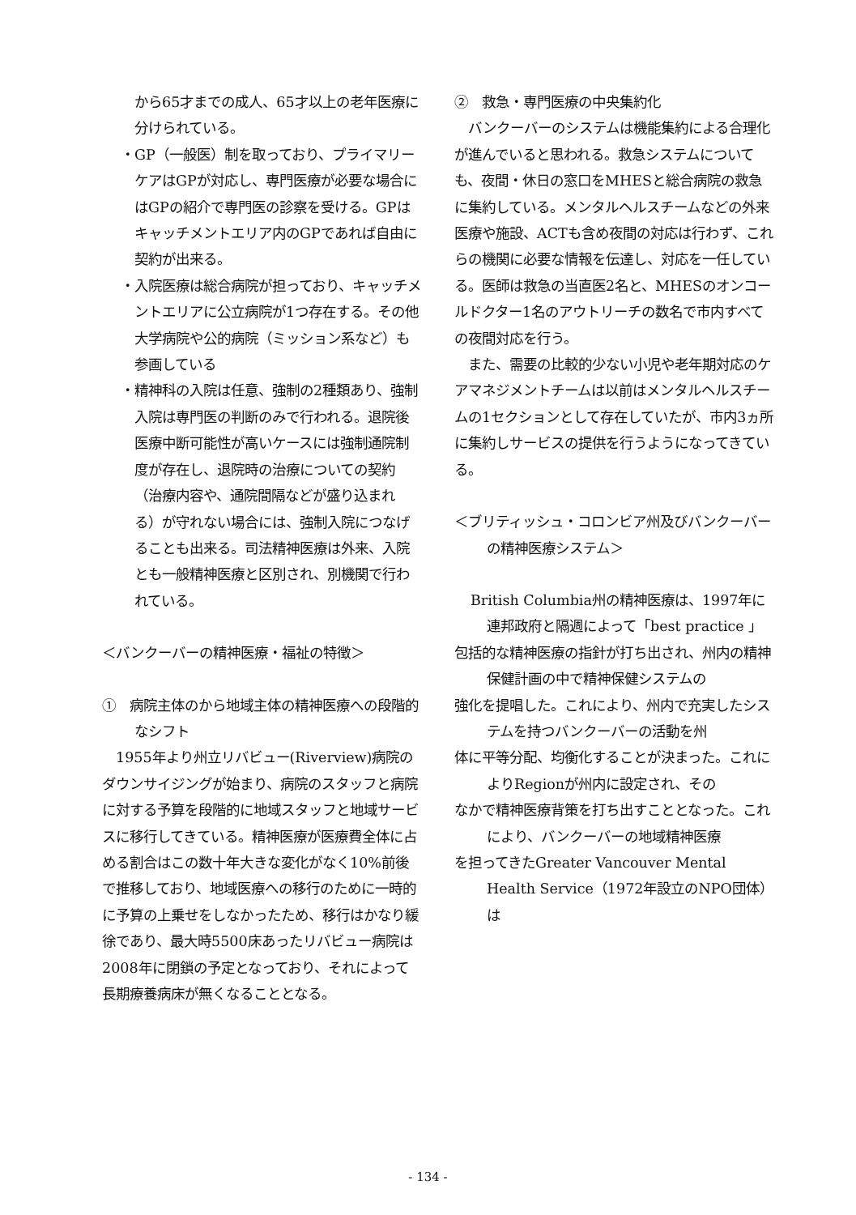から65才までの成人、65才以上の老年医療に分けられている。
・GP（一般医）制を取っており、プライマリーケアはGPが対応し、専門医療が必要な場合にはGPの紹介で専門医の診察を受ける。GPはキャッチメントエリア内のGPであれば自由に契約が出来る。
・入院医療は総合病院が担っており、キャッチメントエリアに公立病院が1つ存在する。その他大学病院や公的病院（ミッション系など）も参画している
・精神科の入院は任意、強制の2種類あり、強制入院は専門医の判断のみで行われる。退院後医療中断可能性が高いケースには強制通院制度が存在し、退院時の治療についての契約（治療内容や、通院間隔などが盛り込まれる）が守れない場合には、強制入院につなげることも出来る。司法精神医療は外来、入院とも一般精神医療と区別され、別機関で行われている。
＜バンクーバーの精神医療・福祉の特徴＞
①　病院主体のから地域主体の精神医療への段階的なシフト
　1955年より州立リバビュー(Riverview)病院のダウンサイジングが始まり、病院のスタッフと病院に対する予算を段階的に地域スタッフと地域サービスに移行してきている。精神医療が医療費全体に占める割合はこの数十年大きな変化がなく10%前後で推移しており、地域医療への移行のために一時的に予算の上乗せをしなかったため、移行はかなり緩徐であり、最大時5500床あったリバビュー病院は2008年に閉鎖の予定となっており、それによって長期療養病床が無くなることとなる。
②　救急・専門医療の中央集約化
　バンクーバーのシステムは機能集約による合理化が進んでいると思われる。救急システムについても、夜間・休日の窓口をMHESと総合病院の救急に集約している。メンタルヘルスチームなどの外来医療や施設、ACTも含め夜間の対応は行わず、これらの機関に必要な情報を伝達し、対応を一任している。医師は救急の当直医2名と、MHESのオンコールドクター1名のアウトリーチの数名で市内すべての夜間対応を行う。
　また、需要の比較的少ない小児や老年期対応のケアマネジメントチームは以前はメンタルヘルスチームの1セクションとして存在していたが、市内3ヵ所に集約しサービスの提供を行うようになってきている。
＜ブリティッシュ・コロンビア州及びバンクーバーの精神医療システム＞
British Columbia州の精神医療は、1997年に連邦政府と隔週によって「best practice 」
包括的な精神医療の指針が打ち出され、州内の精神保健計画の中で精神保健システムの
強化を提唱した。これにより、州内で充実したシステムを持つバンクーバーの活動を州
体に平等分配、均衡化することが決まった。これによりRegionが州内に設定され、その
なかで精神医療背策を打ち出すこととなった。これにより、バンクーバーの地域精神医療
を担ってきたGreater Vancouver Mental Health Service（1972年設立のNPO団体）は
- 134 -